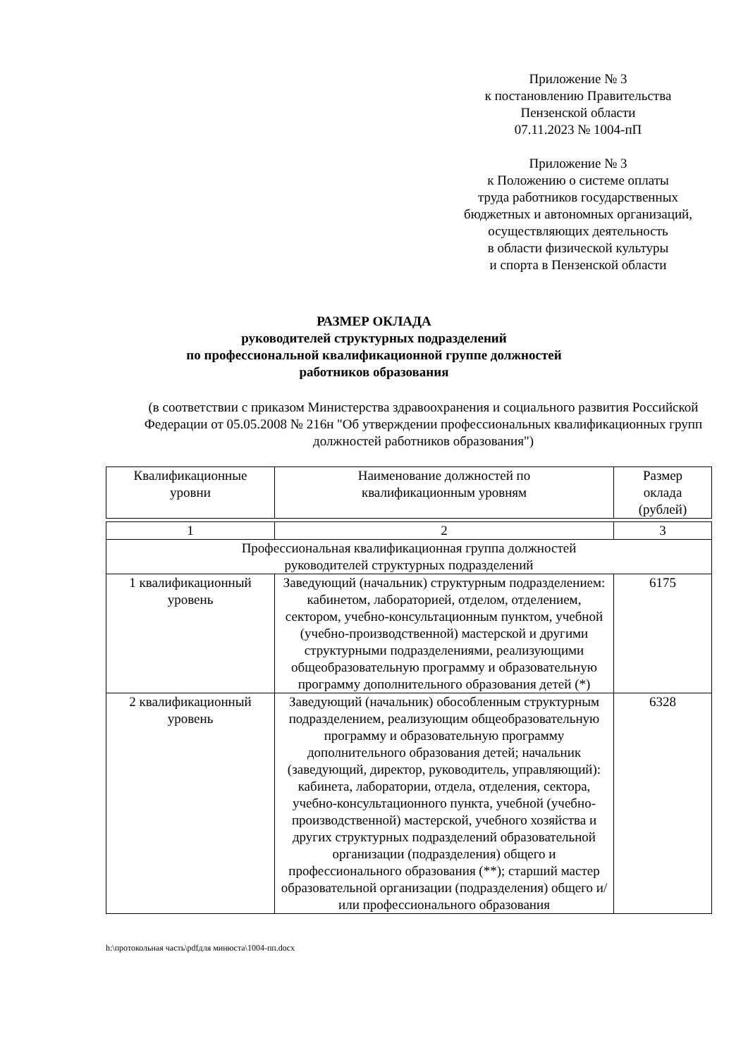Приложение № 3
к постановлению Правительства
Пензенской области
07.11.2023 № 1004-пП
Приложение № 3
к Положению о системе оплаты
труда работников государственных
бюджетных и автономных организаций,
осуществляющих деятельность
в области физической культуры
и спорта в Пензенской области
РАЗМЕР ОКЛАДА
руководителей структурных подразделений
по профессиональной квалификационной группе должностей
работников образования
(в соответствии с приказом Министерства здравоохранения и социального развития Российской Федерации от 05.05.2008 № 216н "Об утверждении профессиональных квалификационных групп должностей работников образования")
| Квалификационные уровни | Наименование должностей по квалификационным уровням | Размер оклада (рублей) |
| 1 | 2 | 3 |
| Профессиональная квалификационная группа должностей руководителей структурных подразделений | | |
| 1 квалификационный уровень | Заведующий (начальник) структурным подразделением: кабинетом, лабораторией, отделом, отделением, сектором, учебно-консультационным пунктом, учебной (учебно-производственной) мастерской и другими структурными подразделениями, реализующими общеобразовательную программу и образовательную программу дополнительного образования детей (*) | 6175 |
| 2 квалификационный уровень | Заведующий (начальник) обособленным структурным подразделением, реализующим общеобразовательную программу и образовательную программу дополнительного образования детей; начальник (заведующий, директор, руководитель, управляющий): кабинета, лаборатории, отдела, отделения, сектора, учебно-консультационного пункта, учебной (учебно-производственной) мастерской, учебного хозяйства и других структурных подразделений образовательной организации (подразделения) общего и профессионального образования (**); старший мастер образовательной организации (подразделения) общего и/или профессионального образования | 6328 |
h:\протокольная часть\pdfдля минюста\1004-пп.docx